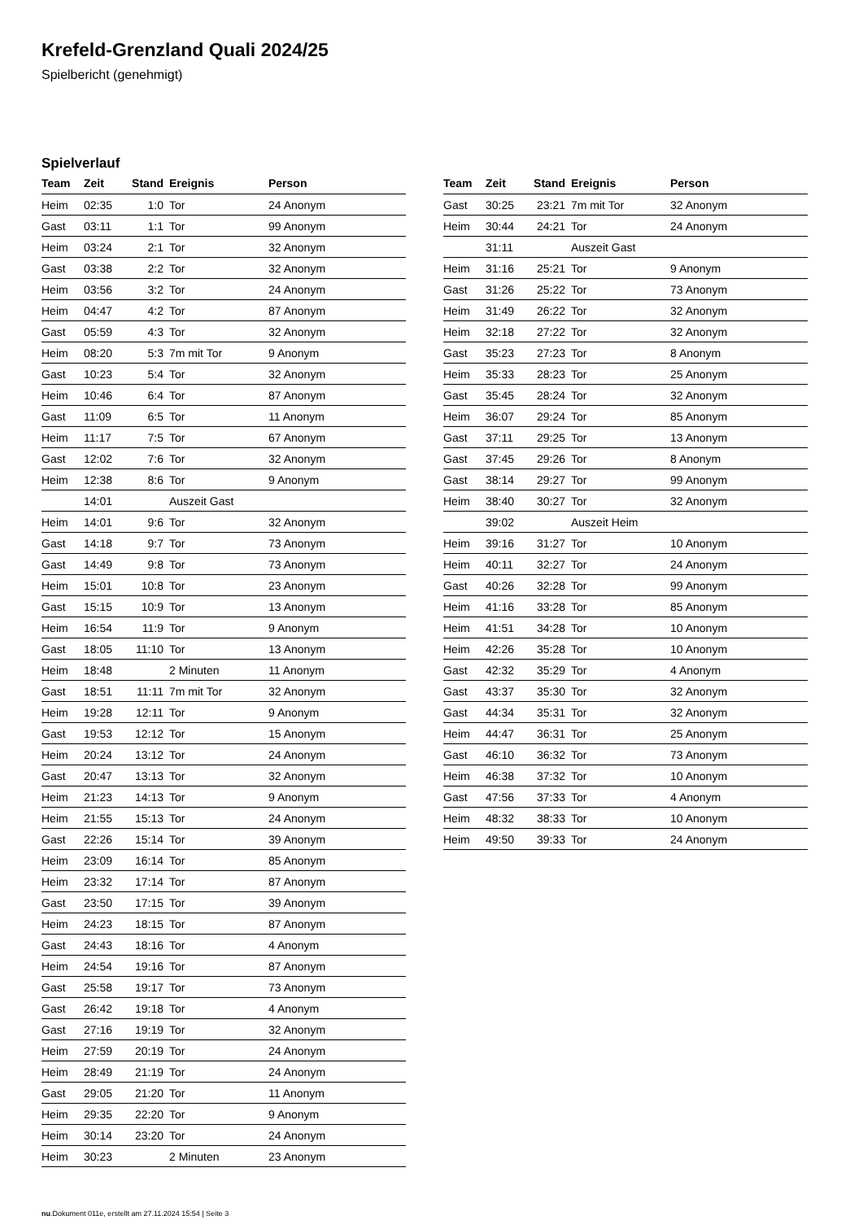Krefeld-Grenzland Quali 2024/25
Spielbericht (genehmigt)
Spielverlauf
| Team | Zeit | Stand | Ereignis | Person |
| --- | --- | --- | --- | --- |
| Heim | 02:35 | 1:0 | Tor | 24 Anonym |
| Gast | 03:11 | 1:1 | Tor | 99 Anonym |
| Heim | 03:24 | 2:1 | Tor | 32 Anonym |
| Gast | 03:38 | 2:2 | Tor | 32 Anonym |
| Heim | 03:56 | 3:2 | Tor | 24 Anonym |
| Heim | 04:47 | 4:2 | Tor | 87 Anonym |
| Gast | 05:59 | 4:3 | Tor | 32 Anonym |
| Heim | 08:20 | 5:3 | 7m mit Tor | 9 Anonym |
| Gast | 10:23 | 5:4 | Tor | 32 Anonym |
| Heim | 10:46 | 6:4 | Tor | 87 Anonym |
| Gast | 11:09 | 6:5 | Tor | 11 Anonym |
| Heim | 11:17 | 7:5 | Tor | 67 Anonym |
| Gast | 12:02 | 7:6 | Tor | 32 Anonym |
| Heim | 12:38 | 8:6 | Tor | 9 Anonym |
| | 14:01 | | Auszeit Gast | |
| Heim | 14:01 | 9:6 | Tor | 32 Anonym |
| Gast | 14:18 | 9:7 | Tor | 73 Anonym |
| Gast | 14:49 | 9:8 | Tor | 73 Anonym |
| Heim | 15:01 | 10:8 | Tor | 23 Anonym |
| Gast | 15:15 | 10:9 | Tor | 13 Anonym |
| Heim | 16:54 | 11:9 | Tor | 9 Anonym |
| Gast | 18:05 | 11:10 | Tor | 13 Anonym |
| Heim | 18:48 | | 2 Minuten | 11 Anonym |
| Gast | 18:51 | 11:11 | 7m mit Tor | 32 Anonym |
| Heim | 19:28 | 12:11 | Tor | 9 Anonym |
| Gast | 19:53 | 12:12 | Tor | 15 Anonym |
| Heim | 20:24 | 13:12 | Tor | 24 Anonym |
| Gast | 20:47 | 13:13 | Tor | 32 Anonym |
| Heim | 21:23 | 14:13 | Tor | 9 Anonym |
| Heim | 21:55 | 15:13 | Tor | 24 Anonym |
| Gast | 22:26 | 15:14 | Tor | 39 Anonym |
| Heim | 23:09 | 16:14 | Tor | 85 Anonym |
| Heim | 23:32 | 17:14 | Tor | 87 Anonym |
| Gast | 23:50 | 17:15 | Tor | 39 Anonym |
| Heim | 24:23 | 18:15 | Tor | 87 Anonym |
| Gast | 24:43 | 18:16 | Tor | 4 Anonym |
| Heim | 24:54 | 19:16 | Tor | 87 Anonym |
| Gast | 25:58 | 19:17 | Tor | 73 Anonym |
| Gast | 26:42 | 19:18 | Tor | 4 Anonym |
| Gast | 27:16 | 19:19 | Tor | 32 Anonym |
| Heim | 27:59 | 20:19 | Tor | 24 Anonym |
| Heim | 28:49 | 21:19 | Tor | 24 Anonym |
| Gast | 29:05 | 21:20 | Tor | 11 Anonym |
| Heim | 29:35 | 22:20 | Tor | 9 Anonym |
| Heim | 30:14 | 23:20 | Tor | 24 Anonym |
| Heim | 30:23 | | 2 Minuten | 23 Anonym |
| Team | Zeit | Stand | Ereignis | Person |
| --- | --- | --- | --- | --- |
| Gast | 30:25 | 23:21 | 7m mit Tor | 32 Anonym |
| Heim | 30:44 | 24:21 | Tor | 24 Anonym |
| | 31:11 | | Auszeit Gast | |
| Heim | 31:16 | 25:21 | Tor | 9 Anonym |
| Gast | 31:26 | 25:22 | Tor | 73 Anonym |
| Heim | 31:49 | 26:22 | Tor | 32 Anonym |
| Heim | 32:18 | 27:22 | Tor | 32 Anonym |
| Gast | 35:23 | 27:23 | Tor | 8 Anonym |
| Heim | 35:33 | 28:23 | Tor | 25 Anonym |
| Gast | 35:45 | 28:24 | Tor | 32 Anonym |
| Heim | 36:07 | 29:24 | Tor | 85 Anonym |
| Gast | 37:11 | 29:25 | Tor | 13 Anonym |
| Gast | 37:45 | 29:26 | Tor | 8 Anonym |
| Gast | 38:14 | 29:27 | Tor | 99 Anonym |
| Heim | 38:40 | 30:27 | Tor | 32 Anonym |
| | 39:02 | | Auszeit Heim | |
| Heim | 39:16 | 31:27 | Tor | 10 Anonym |
| Heim | 40:11 | 32:27 | Tor | 24 Anonym |
| Gast | 40:26 | 32:28 | Tor | 99 Anonym |
| Heim | 41:16 | 33:28 | Tor | 85 Anonym |
| Heim | 41:51 | 34:28 | Tor | 10 Anonym |
| Heim | 42:26 | 35:28 | Tor | 10 Anonym |
| Gast | 42:32 | 35:29 | Tor | 4 Anonym |
| Gast | 43:37 | 35:30 | Tor | 32 Anonym |
| Gast | 44:34 | 35:31 | Tor | 32 Anonym |
| Heim | 44:47 | 36:31 | Tor | 25 Anonym |
| Gast | 46:10 | 36:32 | Tor | 73 Anonym |
| Heim | 46:38 | 37:32 | Tor | 10 Anonym |
| Gast | 47:56 | 37:33 | Tor | 4 Anonym |
| Heim | 48:32 | 38:33 | Tor | 10 Anonym |
| Heim | 49:50 | 39:33 | Tor | 24 Anonym |
nu.Dokument 011e, erstellt am 27.11.2024 15:54 | Seite 3